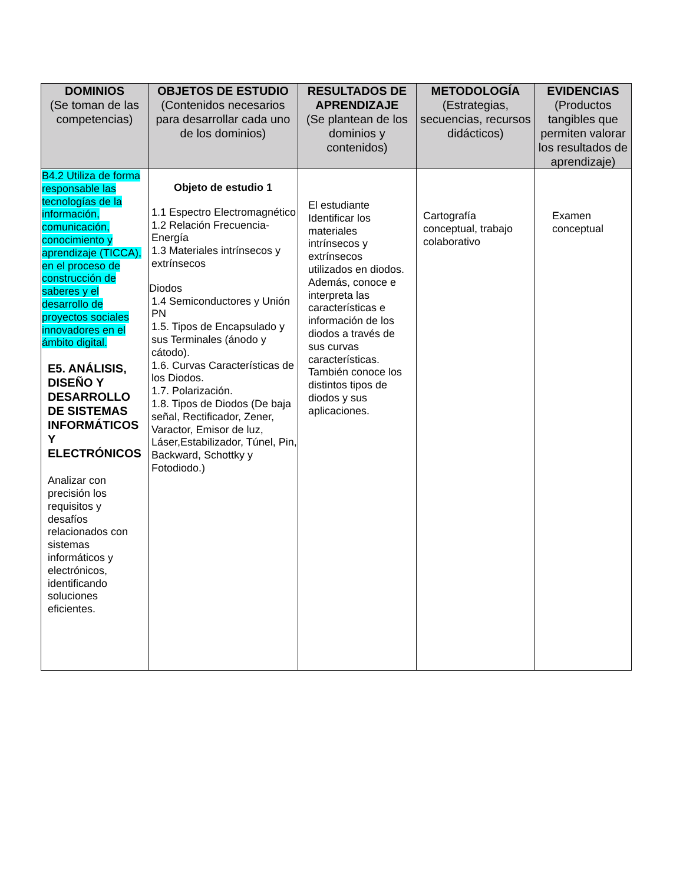| DOMINIOS (Se toman de las competencias) | OBJETOS DE ESTUDIO (Contenidos necesarios para desarrollar cada uno de los dominios) | RESULTADOS DE APRENDIZAJE (Se plantean de los dominios y contenidos) | METODOLOGÍA (Estrategias, secuencias, recursos didácticos) | EVIDENCIAS (Productos tangibles que permiten valorar los resultados de aprendizaje) |
| --- | --- | --- | --- | --- |
| B4.2 Utiliza de forma responsable las tecnologías de la información, comunicación, conocimiento y aprendizaje (TICCA), en el proceso de construcción de saberes y el desarrollo de proyectos sociales innovadores en el ámbito digital. E5. ANÁLISIS, DISEÑO Y DESARROLLO DE SISTEMAS INFORMÁTICOS Y ELECTRÓNICOS Analizar con precisión los requisitos y desafíos relacionados con sistemas informáticos y electrónicos, identificando soluciones eficientes. | Objeto de estudio 1 1.1 Espectro Electromagnético 1.2 Relación Frecuencia-Energía 1.3 Materiales intrínsecos y extrínsecos Diodos 1.4 Semiconductores y Unión PN 1.5. Tipos de Encapsulado y sus Terminales (ánodo y cátodo). 1.6. Curvas Características de los Diodos. 1.7. Polarización. 1.8. Tipos de Diodos (De baja señal, Rectificador, Zener, Varactor, Emisor de luz, Láser,Estabilizador, Túnel, Pin, Backward, Schottky y Fotodiodo.) | El estudiante Identificar los materiales intrínsecos y extrínsecos utilizados en diodos. Además, conoce e interpreta las características e información de los diodos a través de sus curvas características. También conoce los distintos tipos de diodos y sus aplicaciones. | Cartografía conceptual, trabajo colaborativo | Examen conceptual |